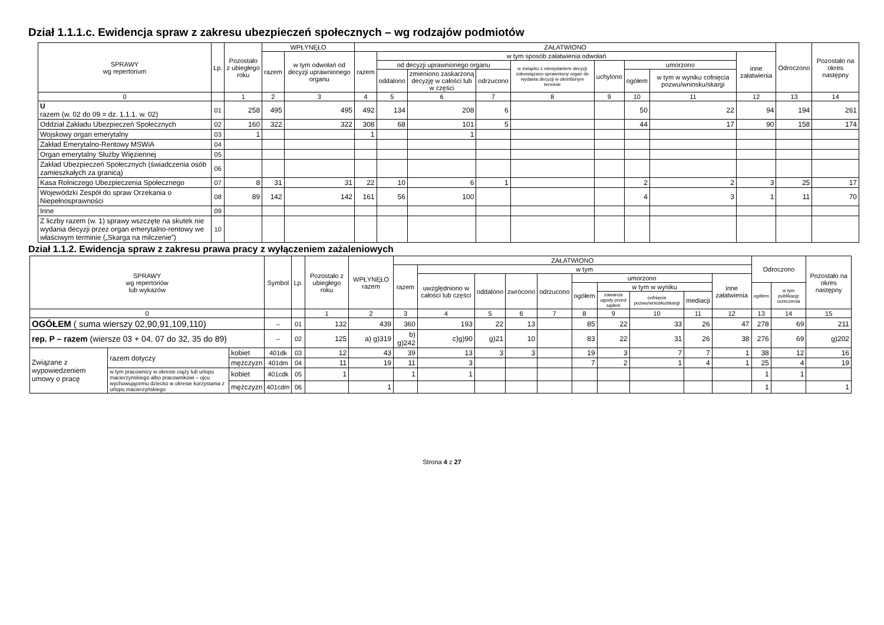Dział 1.1.1.c. Ewidencja spraw z zakresu ubezpieczeń społecznych – wg rodzajów podmiotów
| SPRAWY wg repertorium | Lp. | Pozostało z ubiegłego roku | WPŁYNĘŁO | | ZAŁATWIONO | | | | | | | | | Odroczono | Pozostało na okres następny |
| --- | --- | --- | --- | --- | --- | --- | --- | --- | --- | --- | --- | --- | --- | --- | --- |
| | | | razem | w tym odwołań od decyzji uprawnionego organu | razem | w tym sposób załatwienia odwołań | | | | | | | inne załatwienia | | |
| | | | | | | od decyzji uprawnionego organu | | | w związku z niewydaniem decyzji zobowiązano uprawniony organ do wydania decyzji w określonym terminie | uchylono | umorzono | | | | |
| | | | | | | oddalono | zmieniono zaskarżoną decyzję w całości lub w części | odrzucono | | | ogółem | w tym w wyniku cofnięcia pozwu/wniosku/skargi | | | |
| 0 | | 1 | 2 | 3 | 4 | 5 | 6 | 7 | 8 | 9 | 10 | 11 | 12 | 13 | 14 |
| U razem (w. 02 do 09 = dz. 1.1.1. w. 02) | 01 | 258 | 495 | 495 | 492 | 134 | 208 | 6 | | | 50 | 22 | 94 | 194 | 261 |
| Oddział Zakładu Ubezpieczeń Społecznych | 02 | 160 | 322 | 322 | 308 | 68 | 101 | 5 | | | 44 | 17 | 90 | 158 | 174 |
| Wojskowy organ emerytalny | 03 | 1 | | | 1 | | 1 | | | | | | | | |
| Zakład Emerytalno-Rentowy MSWiA | 04 | | | | | | | | | | | | | | |
| Organ emerytalny Służby Więziennej | 05 | | | | | | | | | | | | | | |
| Zakład Ubezpieczeń Społecznych (świadczenia osób zamieszkałych za granicą) | 06 | | | | | | | | | | | | | | |
| Kasa Rolniczego Ubezpieczenia Społecznego | 07 | 8 | 31 | 31 | 22 | 10 | 6 | 1 | | | 2 | 2 | 3 | 25 | 17 |
| Wojewódzki Zespół do spraw Orzekania o Niepełnosprawności | 08 | 89 | 142 | 142 | 161 | 56 | 100 | | | | 4 | 3 | 1 | 11 | 70 |
| Inne | 09 | | | | | | | | | | | | | | |
| Z liczby razem (w. 1) sprawy wszczęte na skutek nie wydania decyzji przez organ emerytalno-rentowy we właściwym terminie („Skarga na milczenie”) | 10 | | | | | | | | | | | | | | |
Dział 1.1.2. Ewidencja spraw z zakresu prawa pracy z wyłączeniem zażaleniowych
| SPRAWY wg repertoriów lub wykazów | | | Symbol | Lp. | Pozostało z ubiegłego roku | WPŁYNĘŁO razem | ZAŁATWIONO | | | | | | | | | | Odroczono | | Pozostało na okres następny |
| --- | --- | --- | --- | --- | --- | --- | --- | --- | --- | --- | --- | --- | --- | --- | --- | --- | --- | --- | --- |
| | | | | | | | razem | w tym | | | | | | | | | | | |
| | | | | | | | | uwzględniono w całości lub części | oddalono | zwrócono | odrzucono | umorzono | | | | inne załatwienia | | | |
| | | | | | | | | | | | | ogółem | w tym w wyniku | | | | ogółem | w tym publikację orzeczenia | |
| | | | | | | | | | | | | | zawarcia ugody przed sądem | cofnięcia pozwu/wniosku/skargi | mediacji | | | | |
| 0 | | | | | 1 | 2 | 3 | 4 | 5 | 6 | 7 | 8 | 9 | 10 | 11 | 12 | 13 | 14 | 15 |
| OGÓŁEM ( suma wierszy 02,90,91,109,110) | | | – | 01 | 132 | 439 | 360 | 193 | 22 | 13 | | 85 | 22 | 33 | 26 | 47 | 278 | 69 | 211 |
| rep. P – razem (wiersze 03 + 04, 07 do 32, 35 do 89) | | | – | 02 | 125 | a) g)319 | b) g)242 | c)g)90 | g)21 | 10 | | 83 | 22 | 31 | 26 | 38 | 276 | 69 | g)202 |
| Związane z wypowiedzeniem umowy o pracę | razem dotyczy | kobiet | 401dk | 03 | 12 | 43 | 39 | 13 | 3 | 3 | | 19 | 3 | 7 | 7 | 1 | 38 | 12 | 16 |
| | | mężczyzn | 401dm | 04 | 11 | 19 | 11 | 3 | | | | 7 | 2 | 1 | 4 | 1 | 25 | 4 | 19 |
| | w tym pracownicy w okresie ciąży lub urlopu macierzyńskiego albo pracownikowi – ojcu wychowującemu dziecko w okresie korzystania z urlopu macierzyńskiego | kobiet | 401cdk | 05 | 1 | | 1 | 1 | | | | | | | | | 1 | 1 | |
| | | mężczyzn | 401cdm | 06 | | 1 | | | | | | | | | | | 1 | | 1 |
Strona 4 z 27